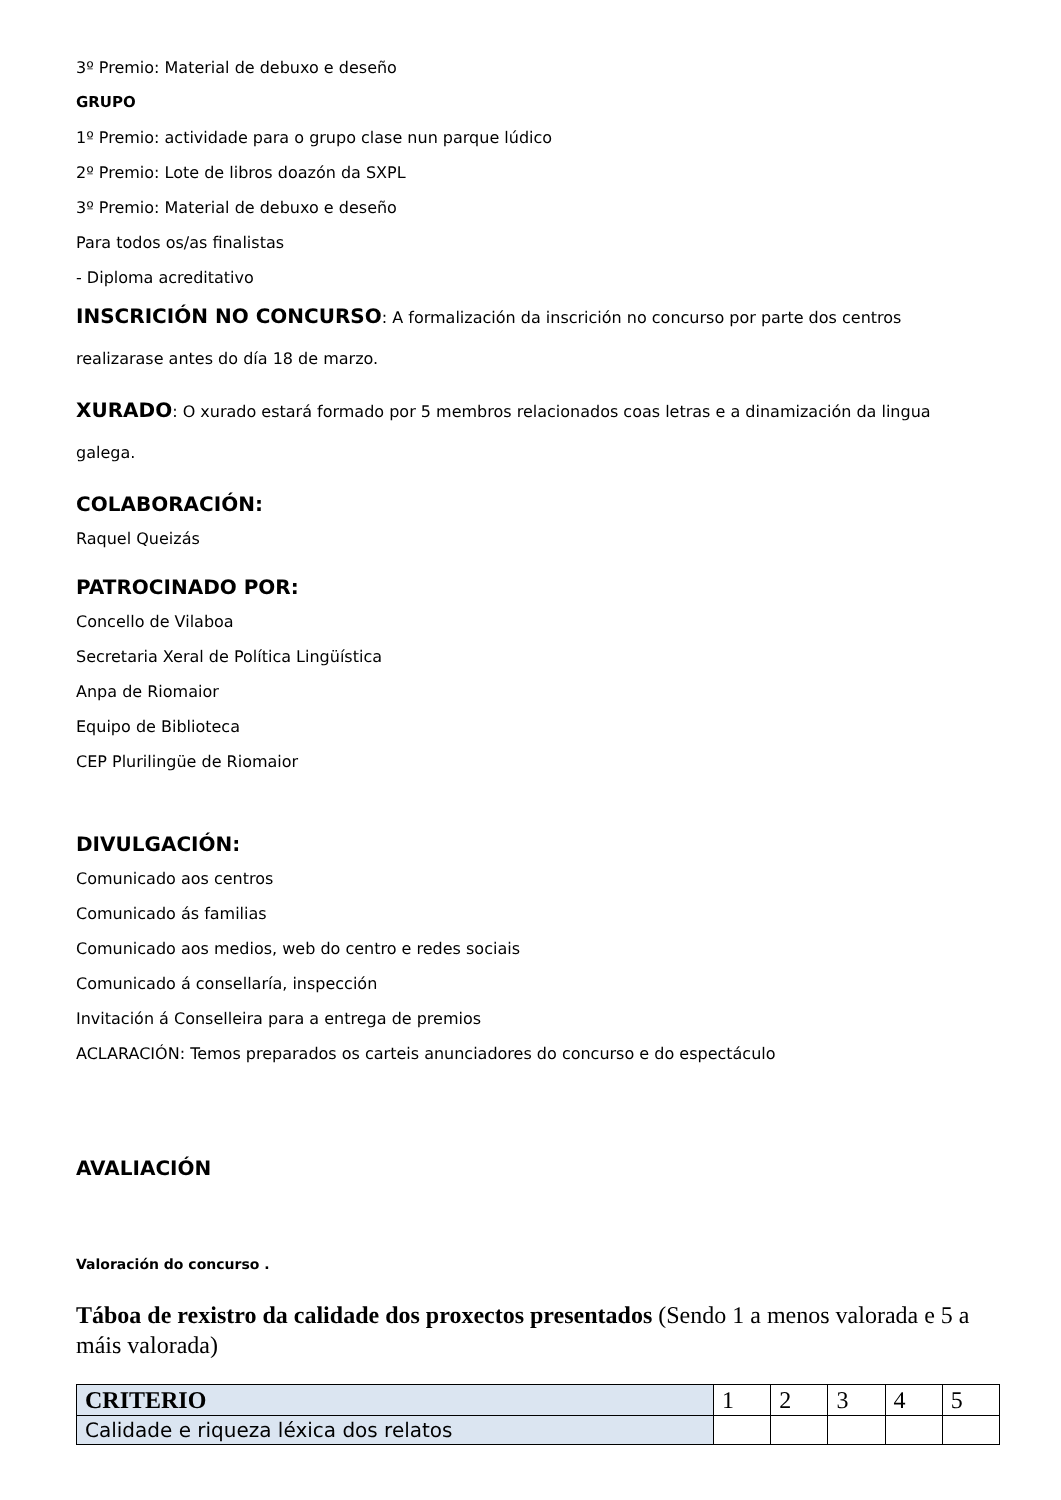3º Premio: Material de debuxo e deseño
GRUPO
1º Premio: actividade para o grupo clase nun parque lúdico
2º Premio: Lote de libros doazón da SXPL
3º Premio: Material de debuxo e deseño
Para todos os/as finalistas
- Diploma acreditativo
INSCRICIÓN NO CONCURSO: A formalización da inscrición no concurso por parte dos centros
realizarase antes do día 18 de marzo.
XURADO: O xurado estará formado por 5 membros relacionados coas letras e a dinamización da lingua
galega.
COLABORACIÓN:
Raquel Queizás
PATROCINADO POR:
Concello de Vilaboa
Secretaria Xeral de Política Lingüística
Anpa de Riomaior
Equipo de Biblioteca
CEP Plurilingüe de Riomaior
DIVULGACIÓN:
Comunicado aos centros
Comunicado ás familias
Comunicado aos medios, web do centro e redes sociais
Comunicado á consellaría, inspección
Invitación á Conselleira para a entrega de premios
ACLARACIÓN: Temos preparados os carteis anunciadores do concurso e do espectáculo
AVALIACIÓN
Valoración do concurso .
Táboa de rexistro da calidade dos proxectos presentados (Sendo 1 a menos valorada e 5 a máis valorada)
| CRITERIO | 1 | 2 | 3 | 4 | 5 |
| Calidade e riqueza léxica dos relatos | | | | | |